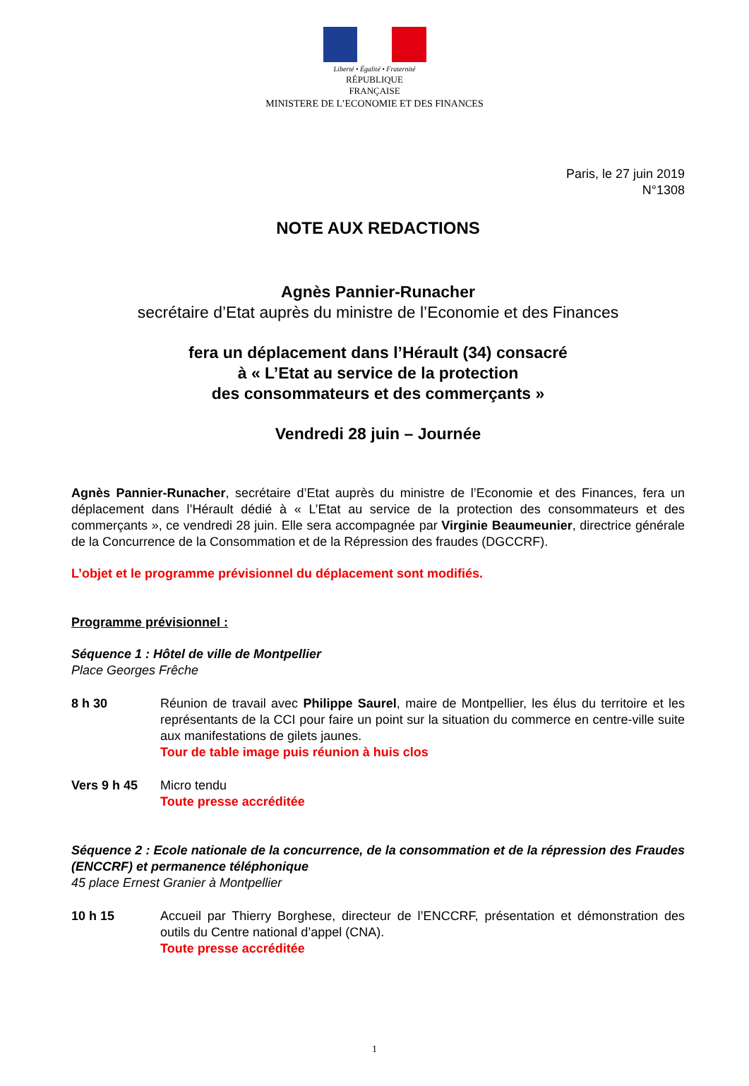Liberté • Égalité • Fraternité
RÉPUBLIQUE FRANÇAISE
MINISTERE DE L’ECONOMIE ET DES FINANCES
Paris, le 27 juin 2019
N°1308
NOTE AUX REDACTIONS
Agnès Pannier-Runacher
secrétaire d’Etat auprès du ministre de l’Economie et des Finances
fera un déplacement dans l’Hérault (34) consacré
à « L’Etat au service de la protection
des consommateurs et des commerçants »
Vendredi 28 juin – Journée
Agnès Pannier-Runacher, secrétaire d’Etat auprès du ministre de l’Economie et des Finances, fera un déplacement dans l’Hérault dédié à « L’Etat au service de la protection des consommateurs et des commerçants », ce vendredi 28 juin. Elle sera accompagnée par Virginie Beaumeunier, directrice générale de la Concurrence de la Consommation et de la Répression des fraudes (DGCCRF).
L’objet et le programme prévisionnel du déplacement sont modifiés.
Programme prévisionnel :
Séquence 1 : Hôtel de ville de Montpellier
Place Georges Frêche
8 h 30 Réunion de travail avec Philippe Saurel, maire de Montpellier, les élus du territoire et les représentants de la CCI pour faire un point sur la situation du commerce en centre-ville suite aux manifestations de gilets jaunes.
Tour de table image puis réunion à huis clos
Vers 9 h 45 Micro tendu
Toute presse accréditée
Séquence 2 : Ecole nationale de la concurrence, de la consommation et de la répression des Fraudes (ENCCRF) et permanence téléphonique
45 place Ernest Granier à Montpellier
10 h 15 Accueil par Thierry Borghese, directeur de l’ENCCRF, présentation et démonstration des outils du Centre national d’appel (CNA).
Toute presse accréditée
1